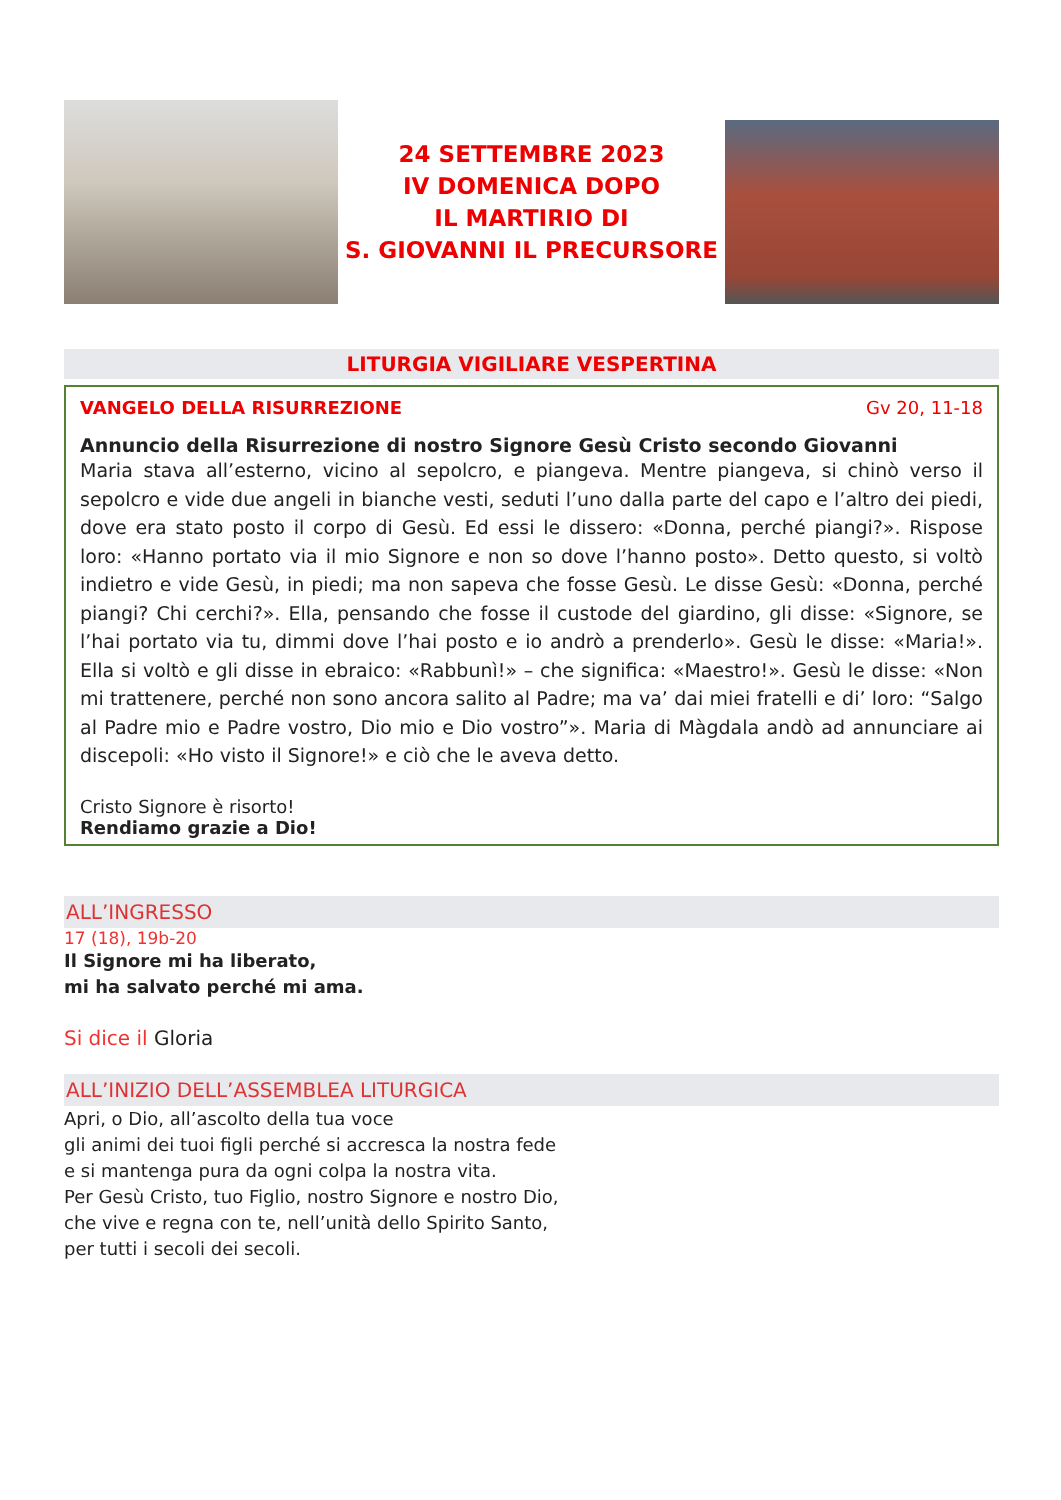24 SETTEMBRE 2023
IV DOMENICA DOPO
IL MARTIRIO DI
S. GIOVANNI IL PRECURSORE
LITURGIA VIGILIARE VESPERTINA
VANGELO DELLA RISURREZIONE Gv 20, 11-18
Annuncio della Risurrezione di nostro Signore Gesù Cristo secondo Giovanni
Maria stava all’esterno, vicino al sepolcro, e piangeva. Mentre piangeva, si chinò verso il sepolcro e vide due angeli in bianche vesti, seduti l’uno dalla parte del capo e l’altro dei piedi, dove era stato posto il corpo di Gesù. Ed essi le dissero: «Donna, perché piangi?». Rispose loro: «Hanno portato via il mio Signore e non so dove l’hanno posto». Detto questo, si voltò indietro e vide Gesù, in piedi; ma non sapeva che fosse Gesù. Le disse Gesù: «Donna, perché piangi? Chi cerchi?». Ella, pensando che fosse il custode del giardino, gli disse: «Signore, se l’hai portato via tu, dimmi dove l’hai posto e io andrò a prenderlo». Gesù le disse: «Maria!». Ella si voltò e gli disse in ebraico: «Rabbunì!» – che significa: «Maestro!». Gesù le disse: «Non mi trattenere, perché non sono ancora salito al Padre; ma va’ dai miei fratelli e di’ loro: “Salgo al Padre mio e Padre vostro, Dio mio e Dio vostro”». Maria di Màgdala andò ad annunciare ai discepoli: «Ho visto il Signore!» e ciò che le aveva detto.
Cristo Signore è risorto!
Rendiamo grazie a Dio!
ALL’INGRESSO
17 (18), 19b-20
Il Signore mi ha liberato,
mi ha salvato perché mi ama.
Si dice il Gloria
ALL’INIZIO DELL’ASSEMBLEA LITURGICA
Apri, o Dio, all’ascolto della tua voce
gli animi dei tuoi figli perché si accresca la nostra fede
e si mantenga pura da ogni colpa la nostra vita.
Per Gesù Cristo, tuo Figlio, nostro Signore e nostro Dio,
che vive e regna con te, nell’unità dello Spirito Santo,
per tutti i secoli dei secoli.